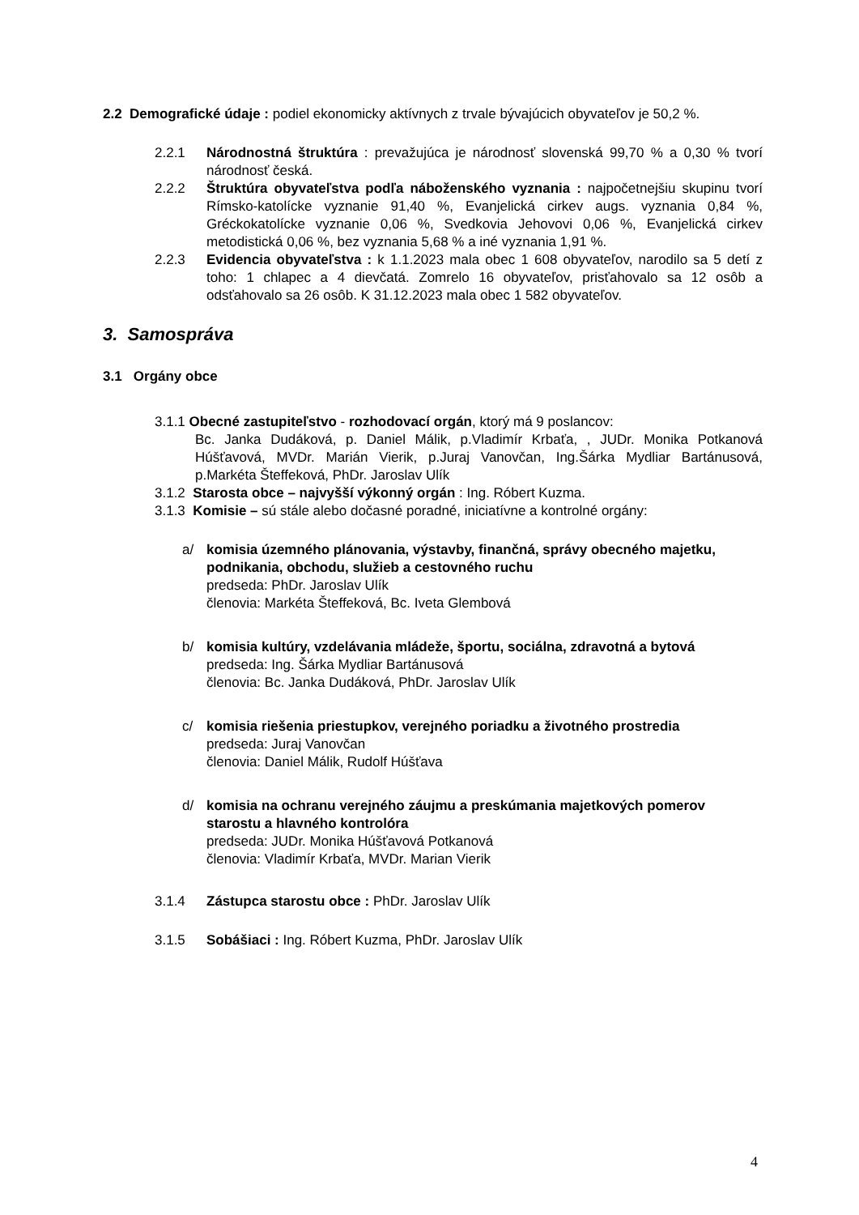2.2 Demografické údaje : podiel ekonomicky aktívnych z trvale bývajúcich obyvateľov je 50,2 %.
2.2.1 Národnostná štruktúra : prevažujúca je národnosť slovenská 99,70 % a 0,30 % tvorí národnosť česká.
2.2.2 Štruktúra obyvateľstva podľa náboženského vyznania : najpočetnejšiu skupinu tvorí Rímsko-katolícke vyznanie 91,40 %, Evanjelická cirkev augs. vyznania 0,84 %, Gréckokatolícke vyznanie 0,06 %, Svedkovia Jehovovi 0,06 %, Evanjelická cirkev metodistická 0,06 %, bez vyznania 5,68 % a iné vyznania 1,91 %.
2.2.3 Evidencia obyvateľstva : k 1.1.2023 mala obec 1 608 obyvateľov, narodilo sa 5 detí z toho: 1 chlapec a 4 dievčatá. Zomrelo 16 obyvateľov, prisťahovalo sa 12 osôb a odsťahovalo sa 26 osôb. K 31.12.2023 mala obec 1 582 obyvateľov.
3. Samospráva
3.1 Orgány obce
3.1.1 Obecné zastupiteľstvo - rozhodovací orgán, ktorý má 9 poslancov:
Bc. Janka Dudáková, p. Daniel Málik, p.Vladimír Krbaťa, , JUDr. Monika Potkanová Húšťavová, MVDr. Marián Vierik, p.Juraj Vanovčan, Ing.Šárka Mydliar Bartánusová, p.Markéta Šteffeková, PhDr. Jaroslav Ulík
3.1.2 Starosta obce – najvyšší výkonný orgán : Ing. Róbert Kuzma.
3.1.3 Komisie – sú stále alebo dočasné poradné, iniciatívne a kontrolné orgány:
a/ komisia územného plánovania, výstavby, finančná, správy obecného majetku, podnikania, obchodu, služieb a cestovného ruchu
predseda: PhDr. Jaroslav Ulík
členovia: Markéta Šteffeková, Bc. Iveta Glembová
b/ komisia kultúry, vzdelávania mládeže, športu, sociálna, zdravotná a bytová
predseda: Ing. Šárka Mydliar Bartánusová
členovia: Bc. Janka Dudáková, PhDr. Jaroslav Ulík
c/ komisia riešenia priestupkov, verejného poriadku a životného prostredia
predseda: Juraj Vanovčan
členovia: Daniel Málik, Rudolf Húšťava
d/ komisia na ochranu verejného záujmu a preskúmania majetkových pomerov starostu a hlavného kontrolóra
predseda: JUDr. Monika Húšťavová Potkanová
členovia: Vladimír Krbaťa, MVDr. Marian Vierik
3.1.4 Zástupca starostu obce : PhDr. Jaroslav Ulík
3.1.5 Sobášiaci : Ing. Róbert Kuzma, PhDr. Jaroslav Ulík
4